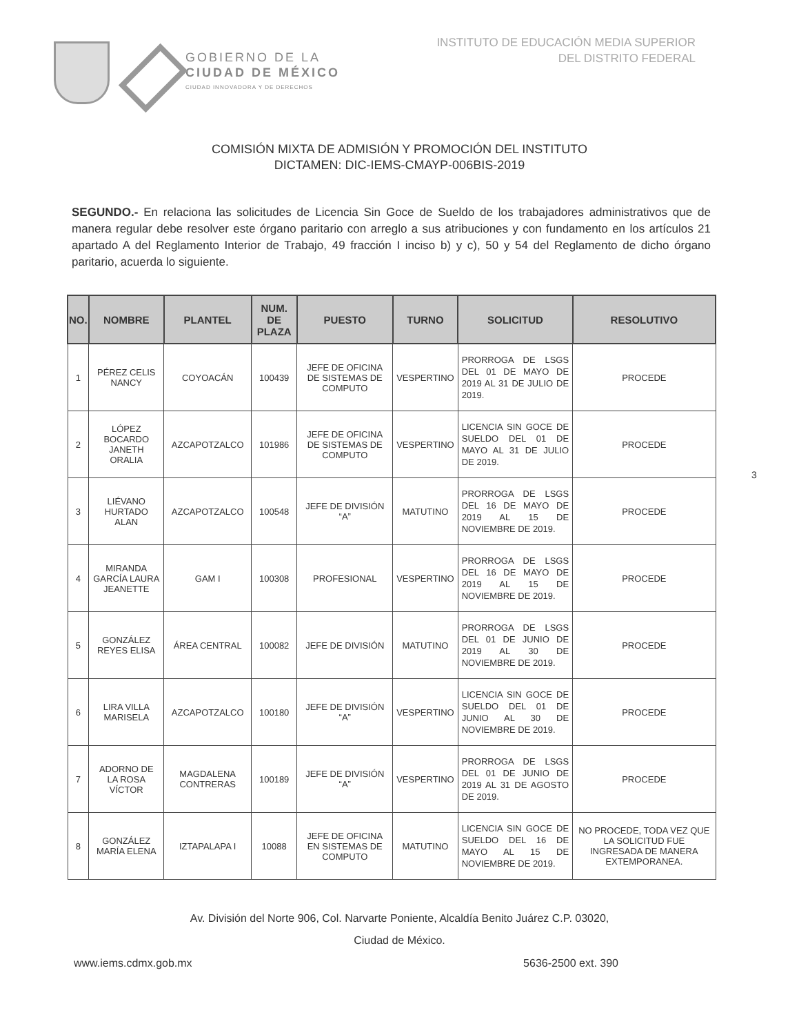GOBIERNO DE LA
CIUDAD DE MÉXICO
CIUDAD INNOVADORA Y DE DERECHOS
INSTITUTO DE EDUCACIÓN MEDIA SUPERIOR
DEL DISTRITO FEDERAL
COMISIÓN MIXTA DE ADMISIÓN Y PROMOCIÓN DEL INSTITUTO
DICTAMEN: DIC-IEMS-CMAYP-006BIS-2019
SEGUNDO.- En relaciona las solicitudes de Licencia Sin Goce de Sueldo de los trabajadores administrativos que de manera regular debe resolver este órgano paritario con arreglo a sus atribuciones y con fundamento en los artículos 21 apartado A del Reglamento Interior de Trabajo, 49 fracción I inciso b) y c), 50 y 54 del Reglamento de dicho órgano paritario, acuerda lo siguiente.
| NO. | NOMBRE | PLANTEL | NUM. DE PLAZA | PUESTO | TURNO | SOLICITUD | RESOLUTIVO |
| --- | --- | --- | --- | --- | --- | --- | --- |
| 1 | PÉREZ CELIS NANCY | COYOACÁN | 100439 | JEFE DE OFICINA DE SISTEMAS DE COMPUTO | VESPERTINO | PRORROGA DE LSGS DEL 01 DE MAYO DE 2019 AL 31 DE JULIO DE 2019. | PROCEDE |
| 2 | LÓPEZ BOCARDO JANETH ORALIA | AZCAPOTZALCO | 101986 | JEFE DE OFICINA DE SISTEMAS DE COMPUTO | VESPERTINO | LICENCIA SIN GOCE DE SUELDO DEL 01 DE MAYO AL 31 DE JULIO DE 2019. | PROCEDE |
| 3 | LIÉVANO HURTADO ALAN | AZCAPOTZALCO | 100548 | JEFE DE DIVISIÓN “A” | MATUTINO | PRORROGA DE LSGS DEL 16 DE MAYO DE 2019 AL 15 DE NOVIEMBRE DE 2019. | PROCEDE |
| 4 | MIRANDA GARCÍA LAURA JEANETTE | GAM I | 100308 | PROFESIONAL | VESPERTINO | PRORROGA DE LSGS DEL 16 DE MAYO DE 2019 AL 15 DE NOVIEMBRE DE 2019. | PROCEDE |
| 5 | GONZÁLEZ REYES ELISA | ÁREA CENTRAL | 100082 | JEFE DE DIVISIÓN | MATUTINO | PRORROGA DE LSGS DEL 01 DE JUNIO DE 2019 AL 30 DE NOVIEMBRE DE 2019. | PROCEDE |
| 6 | LIRA VILLA MARISELA | AZCAPOTZALCO | 100180 | JEFE DE DIVISIÓN “A” | VESPERTINO | LICENCIA SIN GOCE DE SUELDO DEL 01 DE JUNIO AL 30 DE NOVIEMBRE DE 2019. | PROCEDE |
| 7 | ADORNO DE LA ROSA VÍCTOR | MAGDALENA CONTRERAS | 100189 | JEFE DE DIVISIÓN “A” | VESPERTINO | PRORROGA DE LSGS DEL 01 DE JUNIO DE 2019 AL 31 DE AGOSTO DE 2019. | PROCEDE |
| 8 | GONZÁLEZ MARÍA ELENA | IZTAPALAPA I | 10088 | JEFE DE OFICINA EN SISTEMAS DE COMPUTO | MATUTINO | LICENCIA SIN GOCE DE SUELDO DEL 16 DE MAYO AL 15 DE NOVIEMBRE DE 2019. | NO PROCEDE, TODA VEZ QUE LA SOLICITUD FUE INGRESADA DE MANERA EXTEMPORANEA. |
3
Av. División del Norte 906, Col. Narvarte Poniente, Alcaldía Benito Juárez C.P. 03020,
Ciudad de México.
www.iems.cdmx.gob.mx 5636-2500 ext. 390